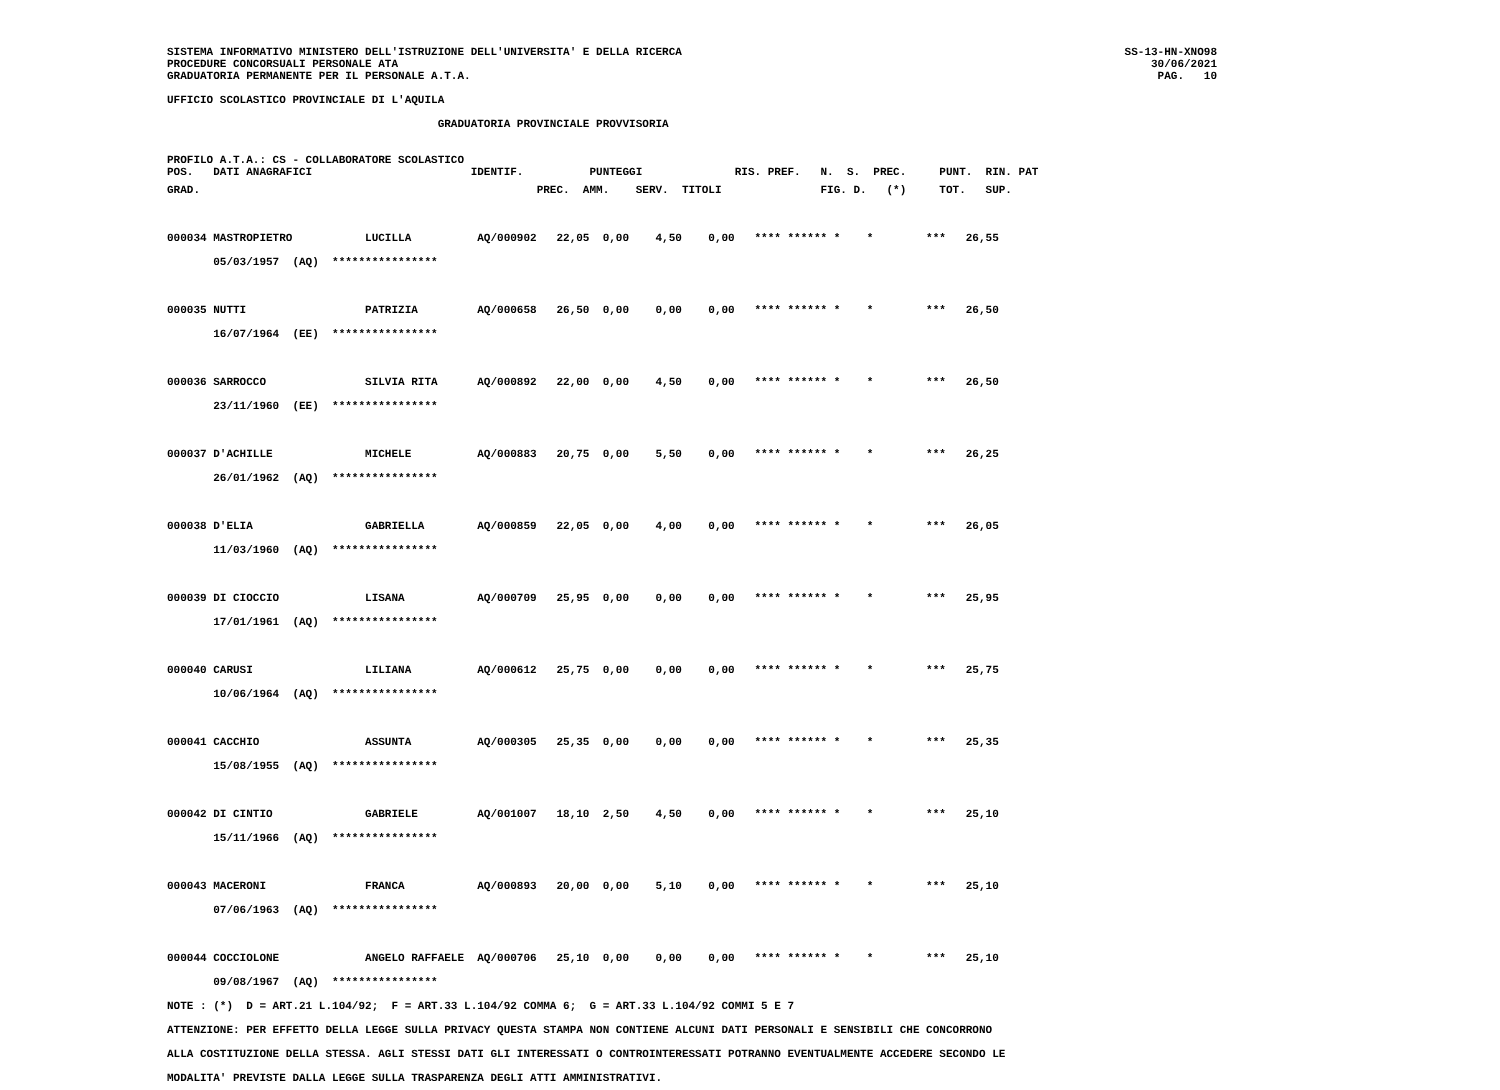SISTEMA INFORMATIVO MINISTERO DELL'ISTRUZIONE DELL'UNIVERSITA' E DELLA RICERCA
PROCEDURE CONCORSUALI PERSONALE ATA
GRADUATORIA PERMANENTE PER IL PERSONALE A.T.A.
SS-13-HN-XNO98
30/06/2021
PAG.   10
UFFICIO SCOLASTICO PROVINCIALE DI L'AQUILA
                                         GRADUATORIA PROVINCIALE PROVVISORIA
PROFILO A.T.A.: CS - COLLABORATORE SCOLASTICO
POS.   DATI ANAGRAFICI                        IDENTIF.          PUNTEGGI              RIS. PREF.   N.  S.  PREC.     PUNT.  RIN. PAT
GRAD.                                                   PREC.  AMM.    SERV.  TITOLI               FIG. D.   (*)     TOT.   SUP.
000034 MASTROPIETRO           LUCILLA          AQ/000902   22,05  0,00    4,50    0,00   **** ****** *    *        ***   26,55
       05/03/1957  (AQ)  ****************

000035 NUTTI                  PATRIZIA         AQ/000658   26,50  0,00    0,00    0,00   **** ****** *    *        ***   26,50
       16/07/1964  (EE)  ****************

000036 SARROCCO               SILVIA RITA      AQ/000892   22,00  0,00    4,50    0,00   **** ****** *    *        ***   26,50
       23/11/1960  (EE)  ****************

000037 D'ACHILLE              MICHELE          AQ/000883   20,75  0,00    5,50    0,00   **** ****** *    *        ***   26,25
       26/01/1962  (AQ)  ****************

000038 D'ELIA                 GABRIELLA        AQ/000859   22,05  0,00    4,00    0,00   **** ****** *    *        ***   26,05
       11/03/1960  (AQ)  ****************

000039 DI CIOCCIO             LISANA           AQ/000709   25,95  0,00    0,00    0,00   **** ****** *    *        ***   25,95
       17/01/1961  (AQ)  ****************

000040 CARUSI                 LILIANA          AQ/000612   25,75  0,00    0,00    0,00   **** ****** *    *        ***   25,75
       10/06/1964  (AQ)  ****************

000041 CACCHIO                ASSUNTA          AQ/000305   25,35  0,00    0,00    0,00   **** ****** *    *        ***   25,35
       15/08/1955  (AQ)  ****************

000042 DI CINTIO              GABRIELE         AQ/001007   18,10  2,50    4,50    0,00   **** ****** *    *        ***   25,10
       15/11/1966  (AQ)  ****************

000043 MACERONI               FRANCA           AQ/000893   20,00  0,00    5,10    0,00   **** ****** *    *        ***   25,10
       07/06/1963  (AQ)  ****************

000044 COCCIOLONE             ANGELO RAFFAELE  AQ/000706   25,10  0,00    0,00    0,00   **** ****** *    *        ***   25,10
       09/08/1967  (AQ)  ****************
NOTE : (*)  D = ART.21 L.104/92;  F = ART.33 L.104/92 COMMA 6;  G = ART.33 L.104/92 COMMI 5 E 7
ATTENZIONE: PER EFFETTO DELLA LEGGE SULLA PRIVACY QUESTA STAMPA NON CONTIENE ALCUNI DATI PERSONALI E SENSIBILI CHE CONCORRONO
ALLA COSTITUZIONE DELLA STESSA. AGLI STESSI DATI GLI INTERESSATI O CONTROINTERESSATI POTRANNO EVENTUALMENTE ACCEDERE SECONDO LE
MODALITA' PREVISTE DALLA LEGGE SULLA TRASPARENZA DEGLI ATTI AMMINISTRATIVI.